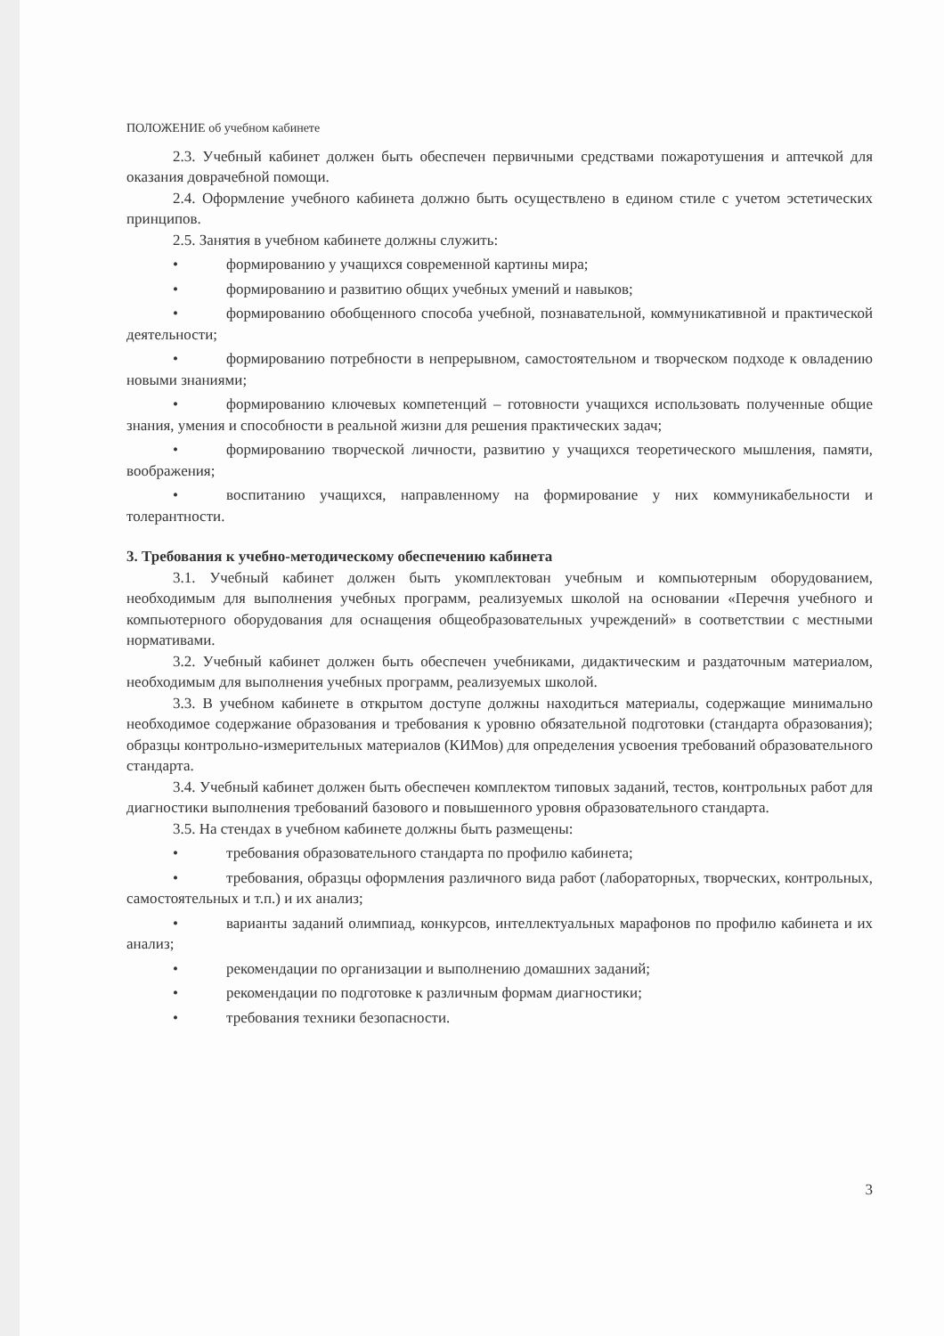ПОЛОЖЕНИЕ об учебном кабинете
2.3. Учебный кабинет должен быть обеспечен первичными средствами пожаротушения и аптечкой для оказания доврачебной помощи.
2.4. Оформление учебного кабинета должно быть осуществлено в едином стиле с учетом эстетических принципов.
2.5. Занятия в учебном кабинете должны служить:
• формированию у учащихся современной картины мира;
• формированию и развитию общих учебных умений и навыков;
• формированию обобщенного способа учебной, познавательной, коммуникативной и практической деятельности;
• формированию потребности в непрерывном, самостоятельном и творческом подходе к овладению новыми знаниями;
• формированию ключевых компетенций – готовности учащихся использовать полученные общие знания, умения и способности в реальной жизни для решения практических задач;
• формированию творческой личности, развитию у учащихся теоретического мышления, памяти, воображения;
• воспитанию учащихся, направленному на формирование у них коммуникабельности и толерантности.
3. Требования к учебно-методическому обеспечению кабинета
3.1. Учебный кабинет должен быть укомплектован учебным и компьютерным оборудованием, необходимым для выполнения учебных программ, реализуемых школой на основании «Перечня учебного и компьютерного оборудования для оснащения общеобразовательных учреждений» в соответствии с местными нормативами.
3.2. Учебный кабинет должен быть обеспечен учебниками, дидактическим и раздаточным материалом, необходимым для выполнения учебных программ, реализуемых школой.
3.3. В учебном кабинете в открытом доступе должны находиться материалы, содержащие минимально необходимое содержание образования и требования к уровню обязательной подготовки (стандарта образования); образцы контрольно-измерительных материалов (КИМов) для определения усвоения требований образовательного стандарта.
3.4. Учебный кабинет должен быть обеспечен комплектом типовых заданий, тестов, контрольных работ для диагностики выполнения требований базового и повышенного уровня образовательного стандарта.
3.5. На стендах в учебном кабинете должны быть размещены:
• требования образовательного стандарта по профилю кабинета;
• требования, образцы оформления различного вида работ (лабораторных, творческих, контрольных, самостоятельных и т.п.) и их анализ;
• варианты заданий олимпиад, конкурсов, интеллектуальных марафонов по профилю кабинета и их анализ;
• рекомендации по организации и выполнению домашних заданий;
• рекомендации по подготовке к различным формам диагностики;
• требования техники безопасности.
3